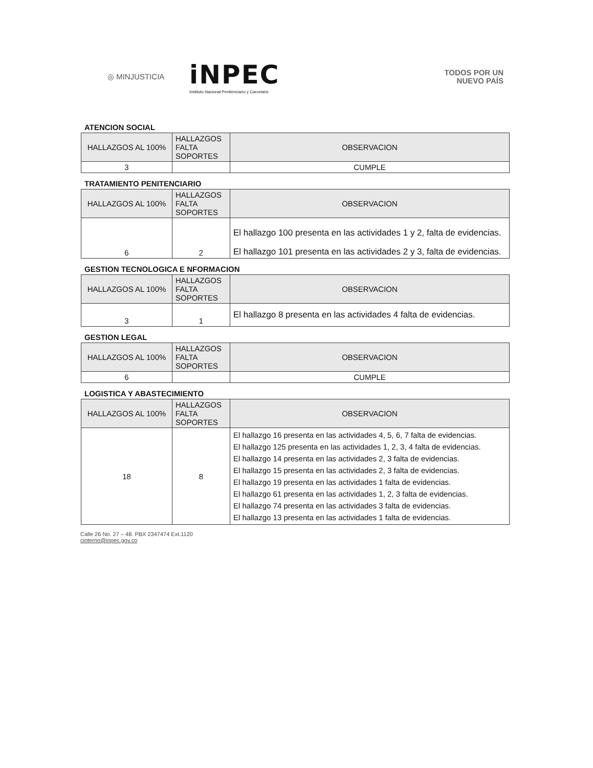◎ MINJUSTICIA
iNPEC
Instituto Nacional Penitenciario y Carcelario
TODOS POR UN
NUEVO PAÍS
ATENCION SOCIAL
| HALLAZGOS AL 100% | HALLAZGOS FALTA SOPORTES | OBSERVACION |
| --- | --- | --- |
| 3 | | CUMPLE |
TRATAMIENTO PENITENCIARIO
| HALLAZGOS AL 100% | HALLAZGOS FALTA SOPORTES | OBSERVACION |
| --- | --- | --- |
| 6 | 2 | El hallazgo 100 presenta en las actividades 1 y 2, falta de evidencias. El hallazgo 101 presenta en las actividades 2 y 3, falta de evidencias. |
GESTION TECNOLOGICA E NFORMACION
| HALLAZGOS AL 100% | HALLAZGOS FALTA SOPORTES | OBSERVACION |
| --- | --- | --- |
| 3 | 1 | El hallazgo 8 presenta en las actividades 4 falta de evidencias. |
GESTION LEGAL
| HALLAZGOS AL 100% | HALLAZGOS FALTA SOPORTES | OBSERVACION |
| --- | --- | --- |
| 6 | | CUMPLE |
LOGISTICA Y ABASTECIMIENTO
| HALLAZGOS AL 100% | HALLAZGOS FALTA SOPORTES | OBSERVACION |
| --- | --- | --- |
| 18 | 8 | El hallazgo 16 presenta en las actividades 4, 5, 6, 7 falta de evidencias. El hallazgo 125 presenta en las actividades 1, 2, 3, 4 falta de evidencias. El hallazgo 14 presenta en las actividades 2, 3 falta de evidencias. El hallazgo 15 presenta en las actividades 2, 3 falta de evidencias. El hallazgo 19 presenta en las actividades 1 falta de evidencias. El hallazgo 61 presenta en las actividades 1, 2, 3 falta de evidencias. El hallazgo 74 presenta en las actividades 3 falta de evidencias. El hallazgo 13 presenta en las actividades 1 falta de evidencias. |
Calle 26 No. 27 – 48. PBX 2347474 Ext.1120
cinterno@inpec.gov.co